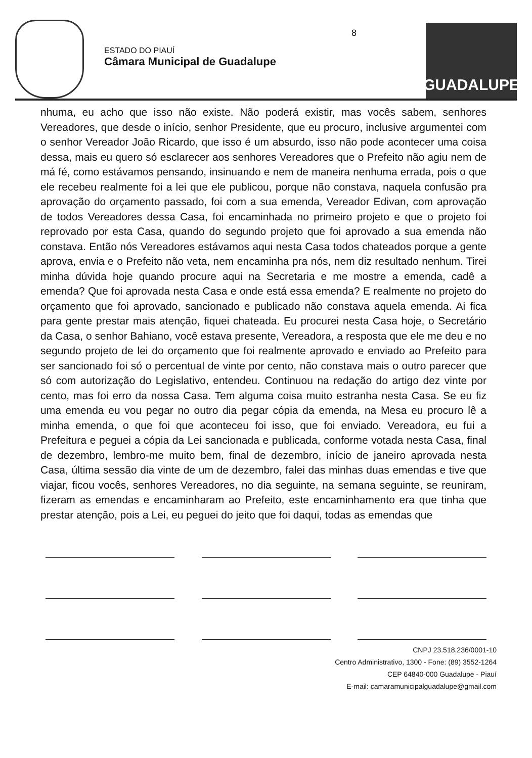ESTADO DO PIAUÍ
Câmara Municipal de Guadalupe
8
GUADALUPE
nhuma, eu acho que isso não existe. Não poderá existir, mas vocês sabem, senhores Vereadores, que desde o início, senhor Presidente, que eu procuro, inclusive argumentei com o senhor Vereador João Ricardo, que isso é um absurdo, isso não pode acontecer uma coisa dessa, mais eu quero só esclarecer aos senhores Vereadores que o Prefeito não agiu nem de má fé, como estávamos pensando, insinuando e nem de maneira nenhuma errada, pois o que ele recebeu realmente foi a lei que ele publicou, porque não constava, naquela confusão pra aprovação do orçamento passado, foi com a sua emenda, Vereador Edivan, com aprovação de todos Vereadores dessa Casa, foi encaminhada no primeiro projeto e que o projeto foi reprovado por esta Casa, quando do segundo projeto que foi aprovado a sua emenda não constava. Então nós Vereadores estávamos aqui nesta Casa todos chateados porque a gente aprova, envia e o Prefeito não veta, nem encaminha pra nós, nem diz resultado nenhum. Tirei minha dúvida hoje quando procure aqui na Secretaria e me mostre a emenda, cadê a emenda? Que foi aprovada nesta Casa e onde está essa emenda? E realmente no projeto do orçamento que foi aprovado, sancionado e publicado não constava aquela emenda. Ai fica para gente prestar mais atenção, fiquei chateada. Eu procurei nesta Casa hoje, o Secretário da Casa, o senhor Bahiano, você estava presente, Vereadora, a resposta que ele me deu e no segundo projeto de lei do orçamento que foi realmente aprovado e enviado ao Prefeito para ser sancionado foi só o percentual de vinte por cento, não constava mais o outro parecer que só com autorização do Legislativo, entendeu. Continuou na redação do artigo dez vinte por cento, mas foi erro da nossa Casa. Tem alguma coisa muito estranha nesta Casa. Se eu fiz uma emenda eu vou pegar no outro dia pegar cópia da emenda, na Mesa eu procuro lê a minha emenda, o que foi que aconteceu foi isso, que foi enviado. Vereadora, eu fui a Prefeitura e peguei a cópia da Lei sancionada e publicada, conforme votada nesta Casa, final de dezembro, lembro-me muito bem, final de dezembro, início de janeiro aprovada nesta Casa, última sessão dia vinte de um de dezembro, falei das minhas duas emendas e tive que viajar, ficou vocês, senhores Vereadores, no dia seguinte, na semana seguinte, se reuniram, fizeram as emendas e encaminharam ao Prefeito, este encaminhamento era que tinha que prestar atenção, pois a Lei, eu peguei do jeito que foi daqui, todas as emendas que
CNPJ 23.518.236/0001-10
Centro Administrativo, 1300 - Fone: (89) 3552-1264
CEP 64840-000 Guadalupe - Piauí
E-mail: camaramunicipalguadalupe@gmail.com